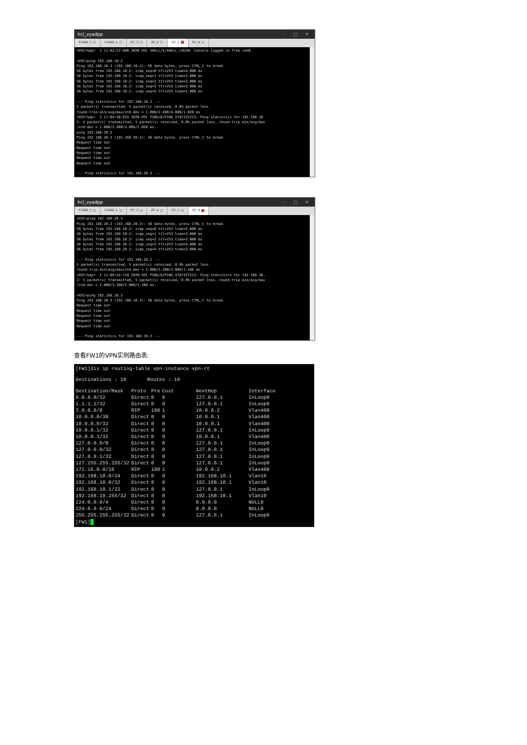hcl_vyadpp – □ ✕
F1060_1 F1060_2 PC_3 PC_4 PC_5 PC_6
<H3C>%Apr  2 11:02:57:406 2020 H3C SHELL/5/SHELL_LOGIN: Console logged in from con0.

<H3C>ping 192.168.10.2
Ping 192.168.10.2 (192.168.10.2): 56 data bytes, press CTRL_C to break
56 bytes from 192.168.10.2: icmp_seq=0 ttl=253 time=4.000 ms
56 bytes from 192.168.10.2: icmp_seq=1 ttl=253 time=2.000 ms
56 bytes from 192.168.10.2: icmp_seq=2 ttl=253 time=2.000 ms
56 bytes from 192.168.10.2: icmp_seq=3 ttl=253 time=3.000 ms
56 bytes from 192.168.10.2: icmp_seq=4 ttl=253 time=1.000 ms

--- Ping statistics for 192.168.10.2 ---
5 packet(s) transmitted, 5 packet(s) received, 0.0% packet loss
round-trip min/avg/max/std-dev = 1.000/2.400/4.000/1.020 ms
<H3C>%Apr  2 11:04:56:635 2020 H3C PING/6/PING_STATISTICS: Ping statistics for 192.168.10.
2: 5 packet(s) transmitted, 5 packet(s) received, 0.0% packet loss, round-trip min/avg/max
/std-dev = 1.000/2.400/4.000/1.020 ms.
ping 192.168.20.2
Ping 192.168.20.2 (192.168.20.2): 56 data bytes, press CTRL_C to break
Request time out
Request time out
Request time out
Request time out
Request time out

--- Ping statistics for 192.168.20.2 ---
hcl_vyadpp – □ ✕
F1060_1 F1060_2 PC_3 PC_4 PC_5 PC_6
<H3C>ping 192.168.20.2
Ping 192.168.20.2 (192.168.20.2): 56 data bytes, press CTRL_C to break
56 bytes from 192.168.20.2: icmp_seq=0 ttl=253 time=5.000 ms
56 bytes from 192.168.20.2: icmp_seq=1 ttl=253 time=3.000 ms
56 bytes from 192.168.20.2: icmp_seq=2 ttl=253 time=2.000 ms
56 bytes from 192.168.20.2: icmp_seq=3 ttl=253 time=4.000 ms
56 bytes from 192.168.20.2: icmp_seq=4 ttl=253 time=2.000 ms

--- Ping statistics for 192.168.20.2 ---
5 packet(s) transmitted, 5 packet(s) received, 0.0% packet loss
round-trip min/avg/max/std-dev = 2.000/3.200/5.000/1.166 ms
<H3C>%Apr  2 11:09:42:110 2020 H3C PING/6/PING_STATISTICS: Ping statistics for 192.168.20.
2: 5 packet(s) transmitted, 5 packet(s) received, 0.0% packet loss, round-trip min/avg/max
/std-dev = 2.000/3.200/5.000/1.166 ms.

<H3C>ping 192.168.10.2
Ping 192.168.10.2 (192.168.10.2): 56 data bytes, press CTRL_C to break
Request time out
Request time out
Request time out
Request time out
Request time out

--- Ping statistics for 192.168.10.2 ---
查看FW1的VPN实例路由表:
[FW1]dis ip routing-table vpn-instance vpn-rt
Destinations : 19 Routes : 19
| Destination/Mask | Proto | Pre | Cost | NextHop | Interface |
| --- | --- | --- | --- | --- | --- |
| 0.0.0.0/32 | Direct | 0 | 0 | 127.0.0.1 | InLoop0 |
| 1.1.1.1/32 | Direct | 0 | 0 | 127.0.0.1 | InLoop0 |
| 3.0.0.0/8 | RIP | 100 | 1 | 10.0.0.2 | Vlan400 |
| 10.0.0.0/30 | Direct | 0 | 0 | 10.0.0.1 | Vlan400 |
| 10.0.0.0/32 | Direct | 0 | 0 | 10.0.0.1 | Vlan400 |
| 10.0.0.1/32 | Direct | 0 | 0 | 127.0.0.1 | InLoop0 |
| 10.0.0.3/32 | Direct | 0 | 0 | 10.0.0.1 | Vlan400 |
| 127.0.0.0/8 | Direct | 0 | 0 | 127.0.0.1 | InLoop0 |
| 127.0.0.0/32 | Direct | 0 | 0 | 127.0.0.1 | InLoop0 |
| 127.0.0.1/32 | Direct | 0 | 0 | 127.0.0.1 | InLoop0 |
| 127.255.255.255/32 | Direct | 0 | 0 | 127.0.0.1 | InLoop0 |
| 172.16.0.0/16 | RIP | 100 | 1 | 10.0.0.2 | Vlan400 |
| 192.168.10.0/24 | Direct | 0 | 0 | 192.168.10.1 | Vlan10 |
| 192.168.10.0/32 | Direct | 0 | 0 | 192.168.10.1 | Vlan10 |
| 192.168.10.1/32 | Direct | 0 | 0 | 127.0.0.1 | InLoop0 |
| 192.168.10.255/32 | Direct | 0 | 0 | 192.168.10.1 | Vlan10 |
| 224.0.0.0/4 | Direct | 0 | 0 | 0.0.0.0 | NULL0 |
| 224.0.0.0/24 | Direct | 0 | 0 | 0.0.0.0 | NULL0 |
| 255.255.255.255/32 | Direct | 0 | 0 | 127.0.0.1 | InLoop0 |
[FW1]